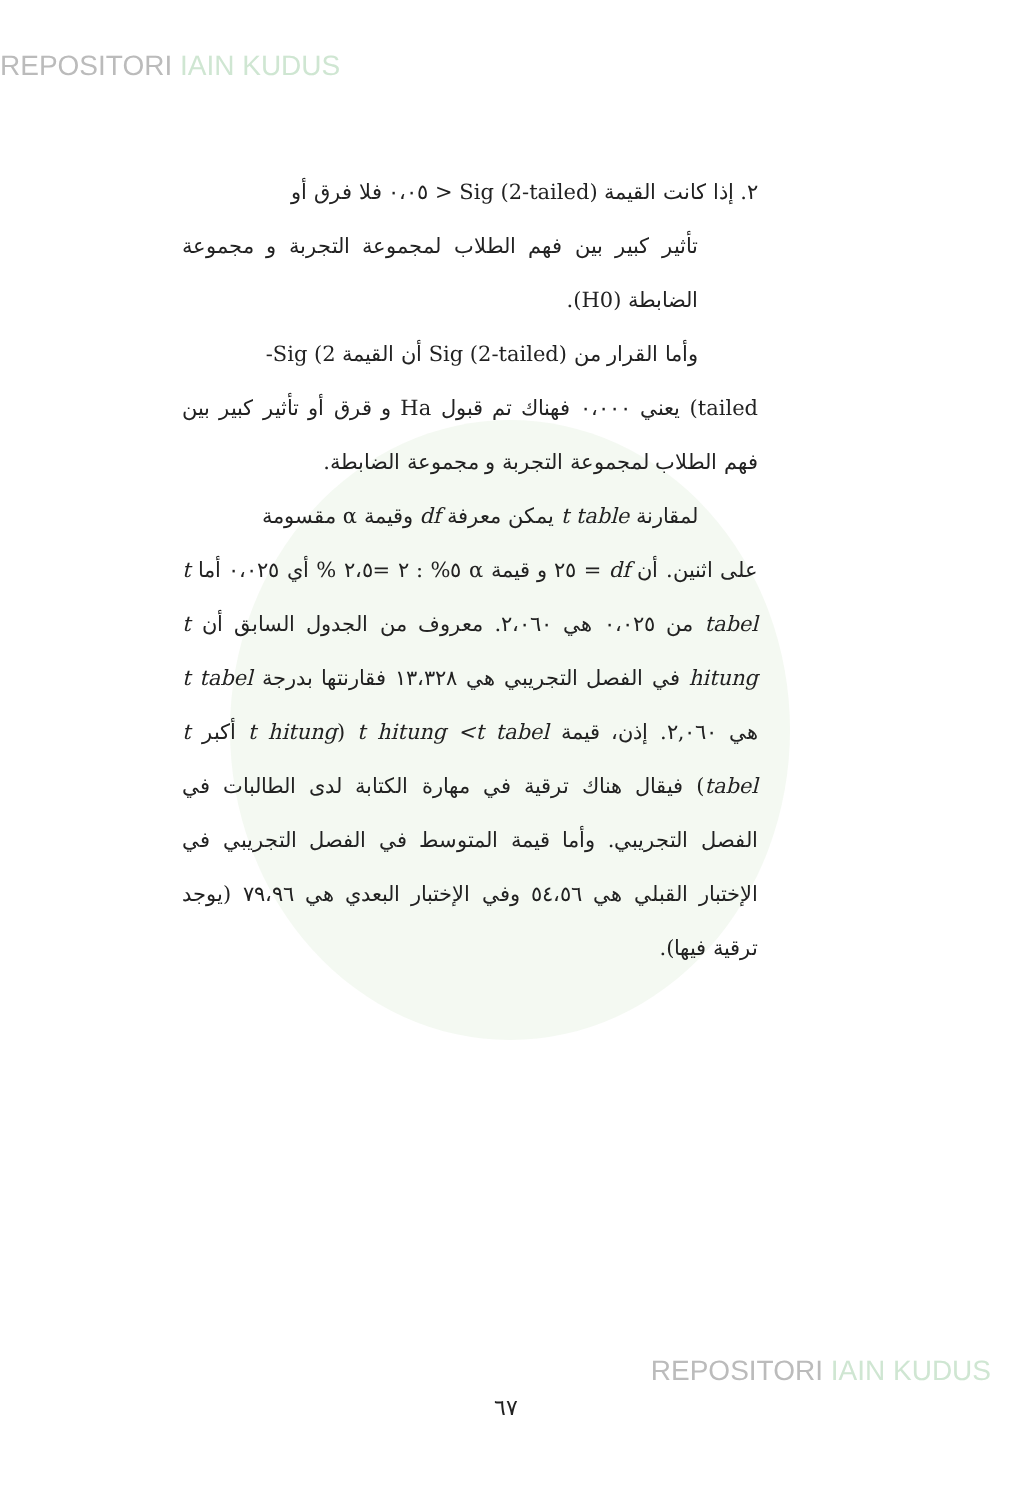REPOSITORI IAIN KUDUS
٢. إذا كانت القيمة (Sig (2-tailed < ٠،٠٥ فلا فرق أو
تأثير كبير بين فهم الطلاب لمجموعة التجربة و مجموعة الضابطة (H0).
وأما القرار من (Sig (2-tailed أن القيمة Sig (2-
tailed) يعني ٠،٠٠٠ فهناك تم قبول Ha و قرق أو تأثير كبير بين فهم الطلاب لمجموعة التجربة و مجموعة الضابطة.
لمقارنة t table يمكن معرفة df وقيمة α مقسومة
على اثنين. أن df = ٢٥ و قيمة α ٥% : ٢ =٢،٥ % أي ٠،٠٢٥ أما t tabel من ٠،٠٢٥ هي ٢،٠٦٠. معروف من الجدول السابق أن t hitung في الفصل التجريبي هي ١٣،٣٢٨ فقارنتها بدرجة t tabel هي ٢,٠٦٠. إذن، قيمة t hitung <t tabel (t hitung أكبر t tabel) فيقال هناك ترقية في مهارة الكتابة لدى الطالبات في الفصل التجريبي. وأما قيمة المتوسط في الفصل التجريبي في الإختبار القبلي هي ٥٤،٥٦ وفي الإختبار البعدي هي ٧٩،٩٦ (يوجد ترقية فيها).
٦٧
REPOSITORI IAIN KUDUS